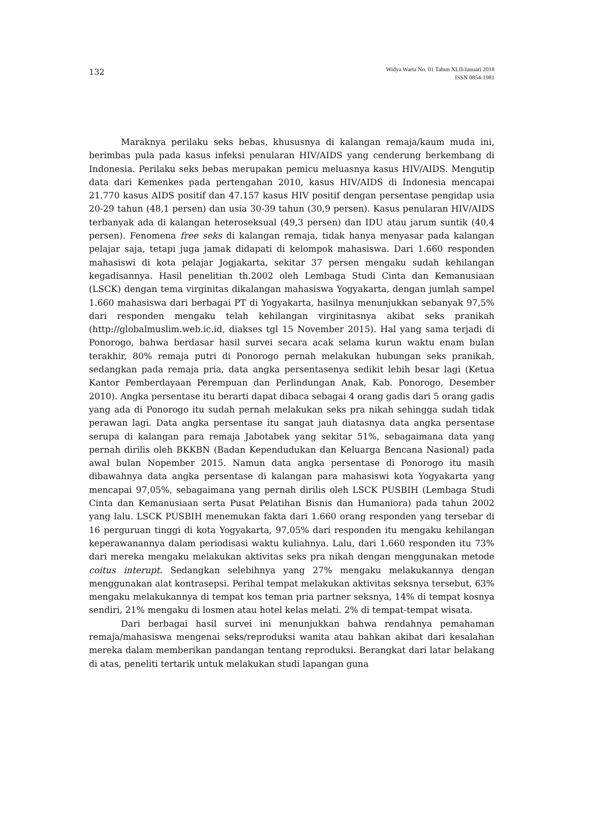132
Widya Warta No. 01 Tahun XLII/Januari 2018
ISSN 0854-1981
Maraknya perilaku seks bebas, khususnya di kalangan remaja/kaum muda ini, berimbas pula pada kasus infeksi penularan HIV/AIDS yang cenderung berkembang di Indonesia. Perilaku seks bebas merupakan pemicu meluasnya kasus HIV/AIDS. Mengutip data dari Kemenkes pada pertengahan 2010, kasus HIV/AIDS di Indonesia mencapai 21.770 kasus AIDS positif dan 47.157 kasus HIV positif dengan persentase pengidap usia 20-29 tahun (48,1 persen) dan usia 30-39 tahun (30,9 persen). Kasus penularan HIV/AIDS terbanyak ada di kalangan heteroseksual (49,3 persen) dan IDU atau jarum suntik (40,4 persen). Fenomena free seks di kalangan remaja, tidak hanya menyasar pada kalangan pelajar saja, tetapi juga jamak didapati di kelompok mahasiswa. Dari 1.660 responden mahasiswi di kota pelajar Jogjakarta, sekitar 37 persen mengaku sudah kehilangan kegadisannya. Hasil penelitian th.2002 oleh Lembaga Studi Cinta dan Kemanusiaan (LSCK) dengan tema virginitas dikalangan mahasiswa Yogyakarta, dengan jumlah sampel 1.660 mahasiswa dari berbagai PT di Yogyakarta, hasilnya menunjukkan sebanyak 97,5% dari responden mengaku telah kehilangan virginitasnya akibat seks pranikah (http://globalmuslim.web.ic.id, diakses tgl 15 November 2015). Hal yang sama terjadi di Ponorogo, bahwa berdasar hasil survei secara acak selama kurun waktu enam bulan terakhir, 80% remaja putri di Ponorogo pernah melakukan hubungan seks pranikah, sedangkan pada remaja pria, data angka persentasenya sedikit lebih besar lagi (Ketua Kantor Pemberdayaan Perempuan dan Perlindungan Anak, Kab. Ponorogo, Desember 2010). Angka persentase itu berarti dapat dibaca sebagai 4 orang gadis dari 5 orang gadis yang ada di Ponorogo itu sudah pernah melakukan seks pra nikah sehingga sudah tidak perawan lagi. Data angka persentase itu sangat jauh diatasnya data angka persentase serupa di kalangan para remaja Jabotabek yang sekitar 51%, sebagaimana data yang pernah dirilis oleh BKKBN (Badan Kependudukan dan Keluarga Bencana Nasional) pada awal bulan Nopember 2015. Namun data angka persentase di Ponorogo itu masih dibawahnya data angka persentase di kalangan para mahasiswi kota Yogyakarta yang mencapai 97,05%, sebagaimana yang pernah dirilis oleh LSCK PUSBIH (Lembaga Studi Cinta dan Kemanusiaan serta Pusat Pelatihan Bisnis dan Humaniora) pada tahun 2002 yang lalu. LSCK PUSBIH menemukan fakta dari 1.660 orang responden yang tersebar di 16 perguruan tinggi di kota Yogyakarta, 97,05% dari responden itu mengaku kehilangan keperawanannya dalam periodisasi waktu kuliahnya. Lalu, dari 1.660 responden itu 73% dari mereka mengaku melakukan aktivitas seks pra nikah dengan menggunakan metode coitus interupt. Sedangkan selebihnya yang 27% mengaku melakukannya dengan menggunakan alat kontrasepsi. Perihal tempat melakukan aktivitas seksnya tersebut, 63% mengaku melakukannya di tempat kos teman pria partner seksnya, 14% di tempat kosnya sendiri, 21% mengaku di losmen atau hotel kelas melati. 2% di tempat-tempat wisata.
Dari berbagai hasil survei ini menunjukkan bahwa rendahnya pemahaman remaja/mahasiswa mengenai seks/reproduksi wanita atau bahkan akibat dari kesalahan mereka dalam memberikan pandangan tentang reproduksi. Berangkat dari latar belakang di atas, peneliti tertarik untuk melakukan studi lapangan guna